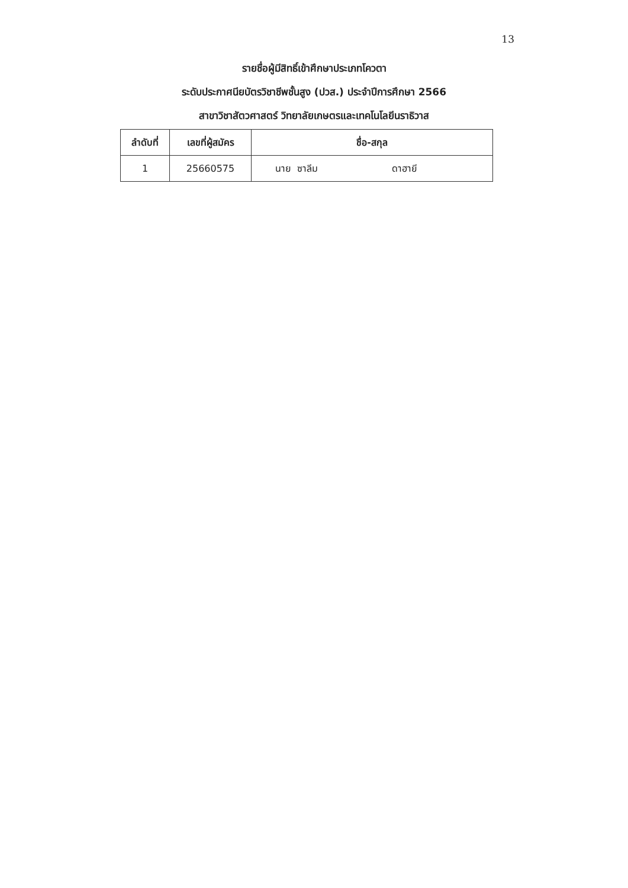13
รายชื่อผู้มีสิทธิ์เข้าศึกษาประเภทโควตา
ระดับประกาศนียบัตรวิชาชีพชั้นสูง (ปวส.) ประจำปีการศึกษา 2566
สาขาวิชาสัตวศาสตร์ วิทยาลัยเกษตรและเทคโนโลยีนราธิวาส
| ลำดับที่ | เลขที่ผู้สมัคร | ชื่อ-สกุล |
| --- | --- | --- |
| 1 | 25660575 | นาย ซาลีม ดาฮายี |